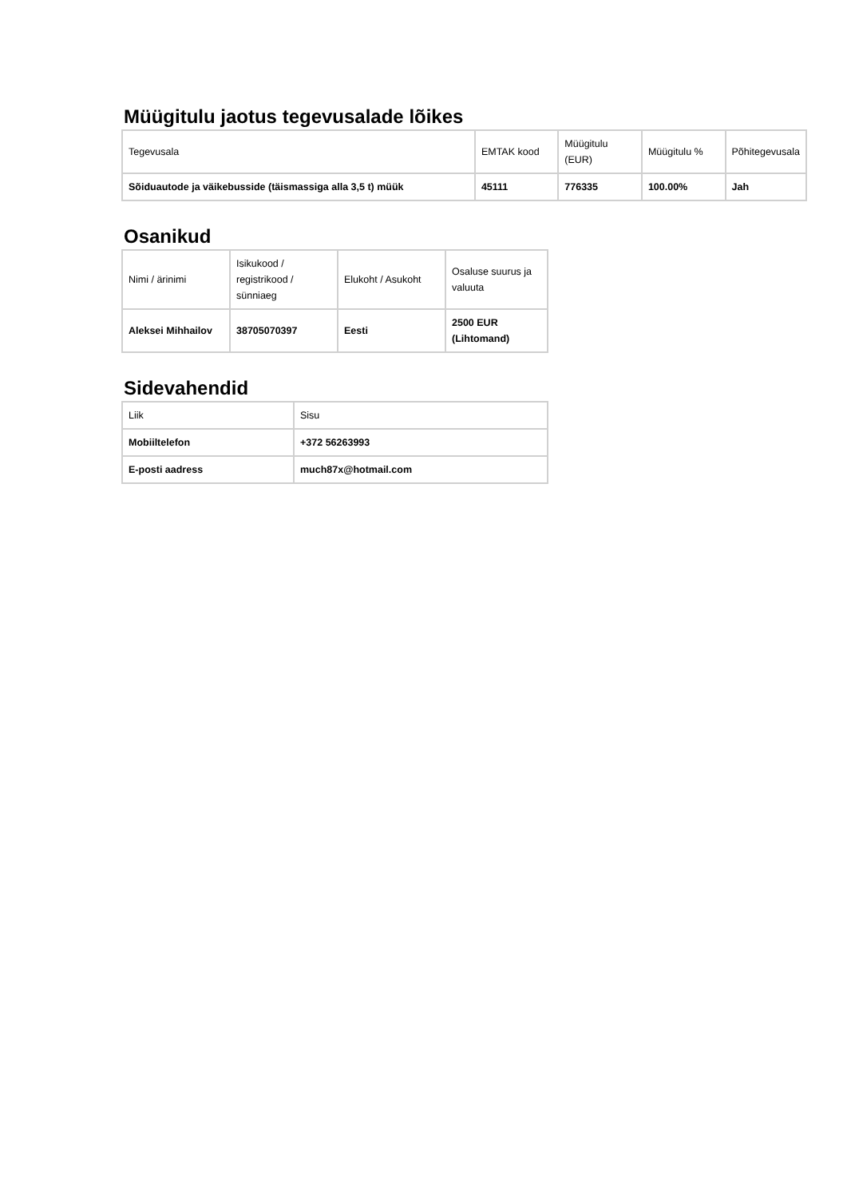Müügitulu jaotus tegevusalade lõikes
| Tegevusala | EMTAK kood | Müügitulu (EUR) | Müügitulu % | Põhitegevusala |
| --- | --- | --- | --- | --- |
| Sõiduautode ja väikebusside (täismassiga alla 3,5 t) müük | 45111 | 776335 | 100.00% | Jah |
Osanikud
| Nimi / ärinimi | Isikukood / registrikood / sünniaeg | Elukoht / Asukoht | Osaluse suurus ja valuuta |
| --- | --- | --- | --- |
| Aleksei Mihhailov | 38705070397 | Eesti | 2500 EUR (Lihtomand) |
Sidevahendid
| Liik | Sisu |
| --- | --- |
| Mobiiltelefon | +372 56263993 |
| E-posti aadress | much87x@hotmail.com |